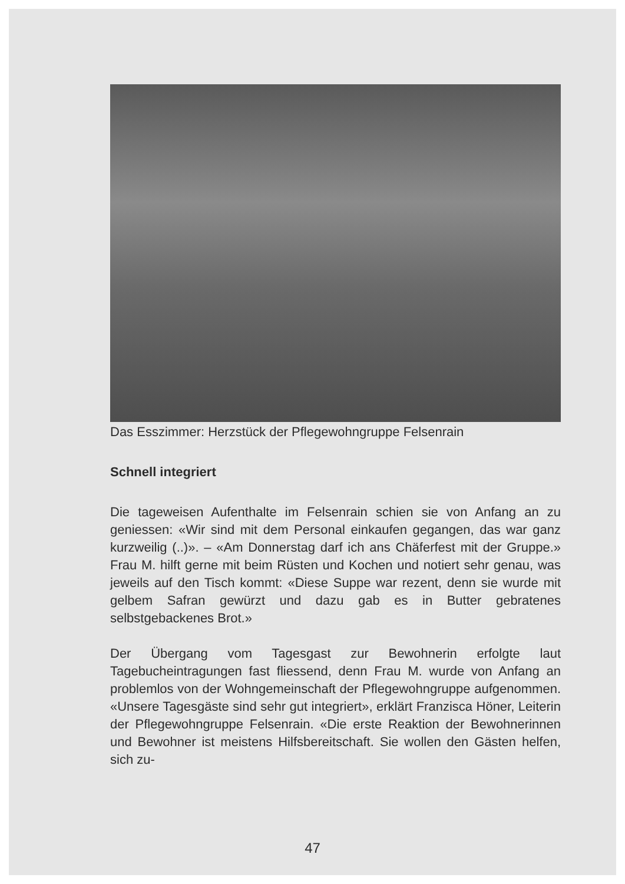Das Esszimmer: Herzstück der Pflegewohngruppe Felsenrain
Schnell integriert
Die tageweisen Aufenthalte im Felsenrain schien sie von Anfang an zu geniessen: «Wir sind mit dem Personal einkaufen gegangen, das war ganz kurzweilig (..)». – «Am Donnerstag darf ich ans Chäferfest mit der Gruppe.» Frau M. hilft gerne mit beim Rüsten und Kochen und notiert sehr genau, was jeweils auf den Tisch kommt: «Diese Suppe war rezent, denn sie wurde mit gelbem Safran gewürzt und dazu gab es in Butter gebratenes selbstgebackenes Brot.»
Der Übergang vom Tagesgast zur Bewohnerin erfolgte laut Tagebucheintragungen fast fliessend, denn Frau M. wurde von Anfang an problemlos von der Wohngemeinschaft der Pflegewohngruppe aufgenommen. «Unsere Tagesgäste sind sehr gut integriert», erklärt Franzisca Höner, Leiterin der Pflegewohngruppe Felsenrain. «Die erste Reaktion der Bewohnerinnen und Bewohner ist meistens Hilfsbereitschaft. Sie wollen den Gästen helfen, sich zu-
47